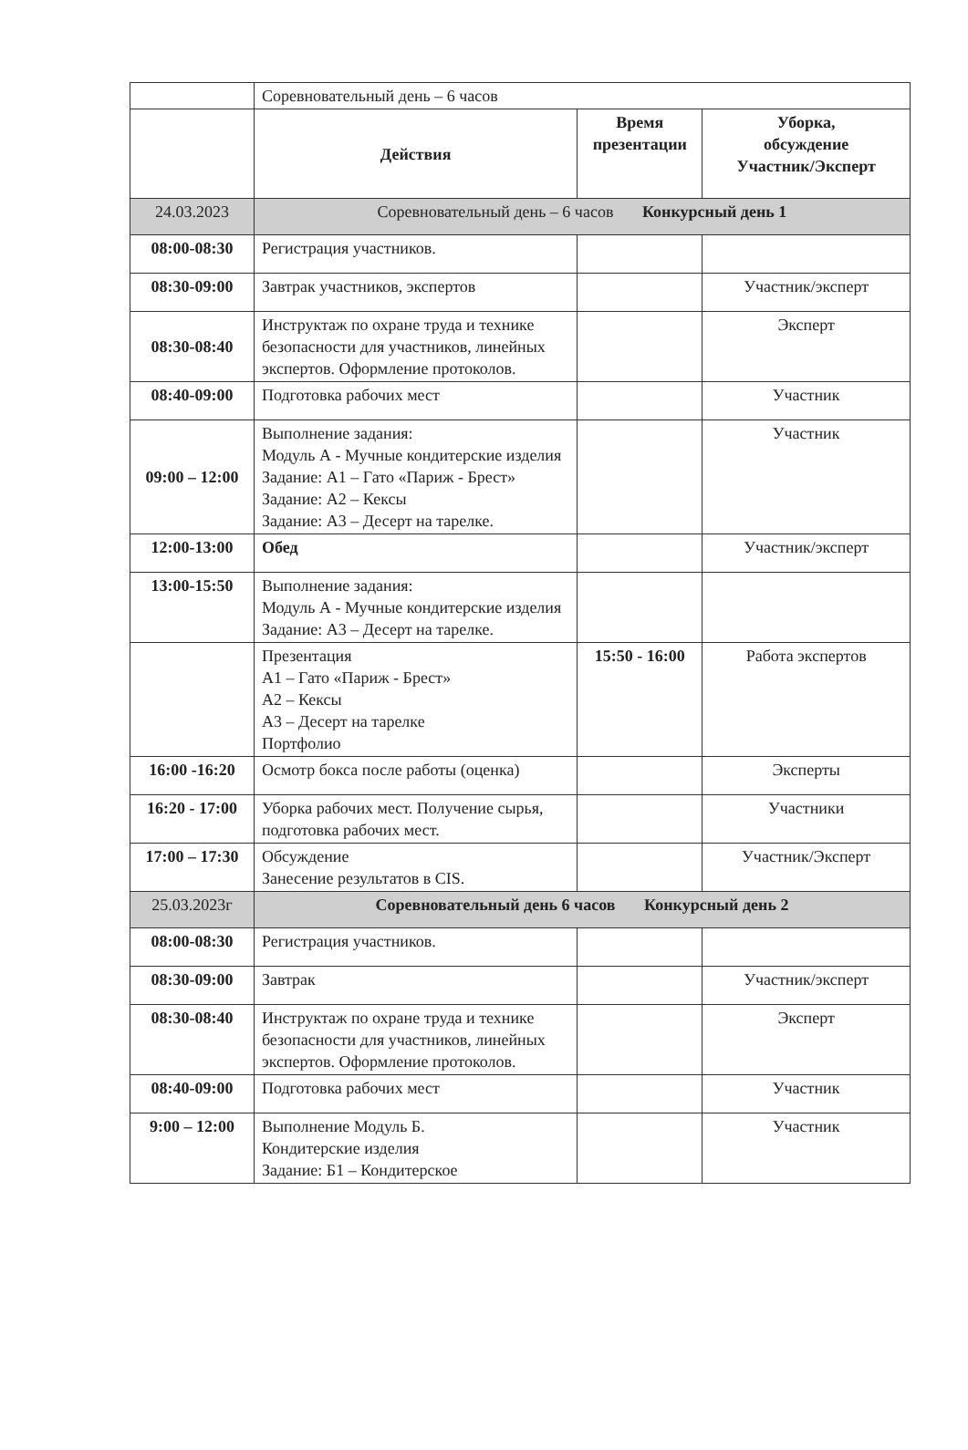| | Соревновательный день – 6 часов | | |
| | Действия | Время презентации | Уборка, обсуждение Участник/Эксперт |
| 24.03.2023 | Соревновательный день – 6 часов Конкурсный день 1 | | |
| 08:00-08:30 | Регистрация участников. | | |
| 08:30-09:00 | Завтрак участников, экспертов | | Участник/эксперт |
| 08:30-08:40 | Инструктаж по охране труда и технике безопасности для участников, линейных экспертов. Оформление протоколов. | | Эксперт |
| 08:40-09:00 | Подготовка рабочих мест | | Участник |
| 09:00 – 12:00 | Выполнение задания: Модуль А - Мучные кондитерские изделия Задание: А1 – Гато «Париж - Брест» Задание: А2 – Кексы Задание: А3 – Десерт на тарелке. | | Участник |
| 12:00-13:00 | Обед | | Участник/эксперт |
| 13:00-15:50 | Выполнение задания: Модуль А - Мучные кондитерские изделия Задание: А3 – Десерт на тарелке. | | |
| | Презентация А1 – Гато «Париж - Брест» А2 – Кексы А3 – Десерт на тарелке Портфолио | 15:50 - 16:00 | Работа экспертов |
| 16:00 -16:20 | Осмотр бокса после работы (оценка) | | Эксперты |
| 16:20 - 17:00 | Уборка рабочих мест. Получение сырья, подготовка рабочих мест. | | Участники |
| 17:00 – 17:30 | Обсуждение Занесение результатов в CIS. | | Участник/Эксперт |
| 25.03.2023г | Соревновательный день 6 часов Конкурсный день 2 | | |
| 08:00-08:30 | Регистрация участников. | | |
| 08:30-09:00 | Завтрак | | Участник/эксперт |
| 08:30-08:40 | Инструктаж по охране труда и технике безопасности для участников, линейных экспертов. Оформление протоколов. | | Эксперт |
| 08:40-09:00 | Подготовка рабочих мест | | Участник |
| 9:00 – 12:00 | Выполнение Модуль Б. Кондитерские изделия Задание: Б1 – Кондитерское | | Участник |